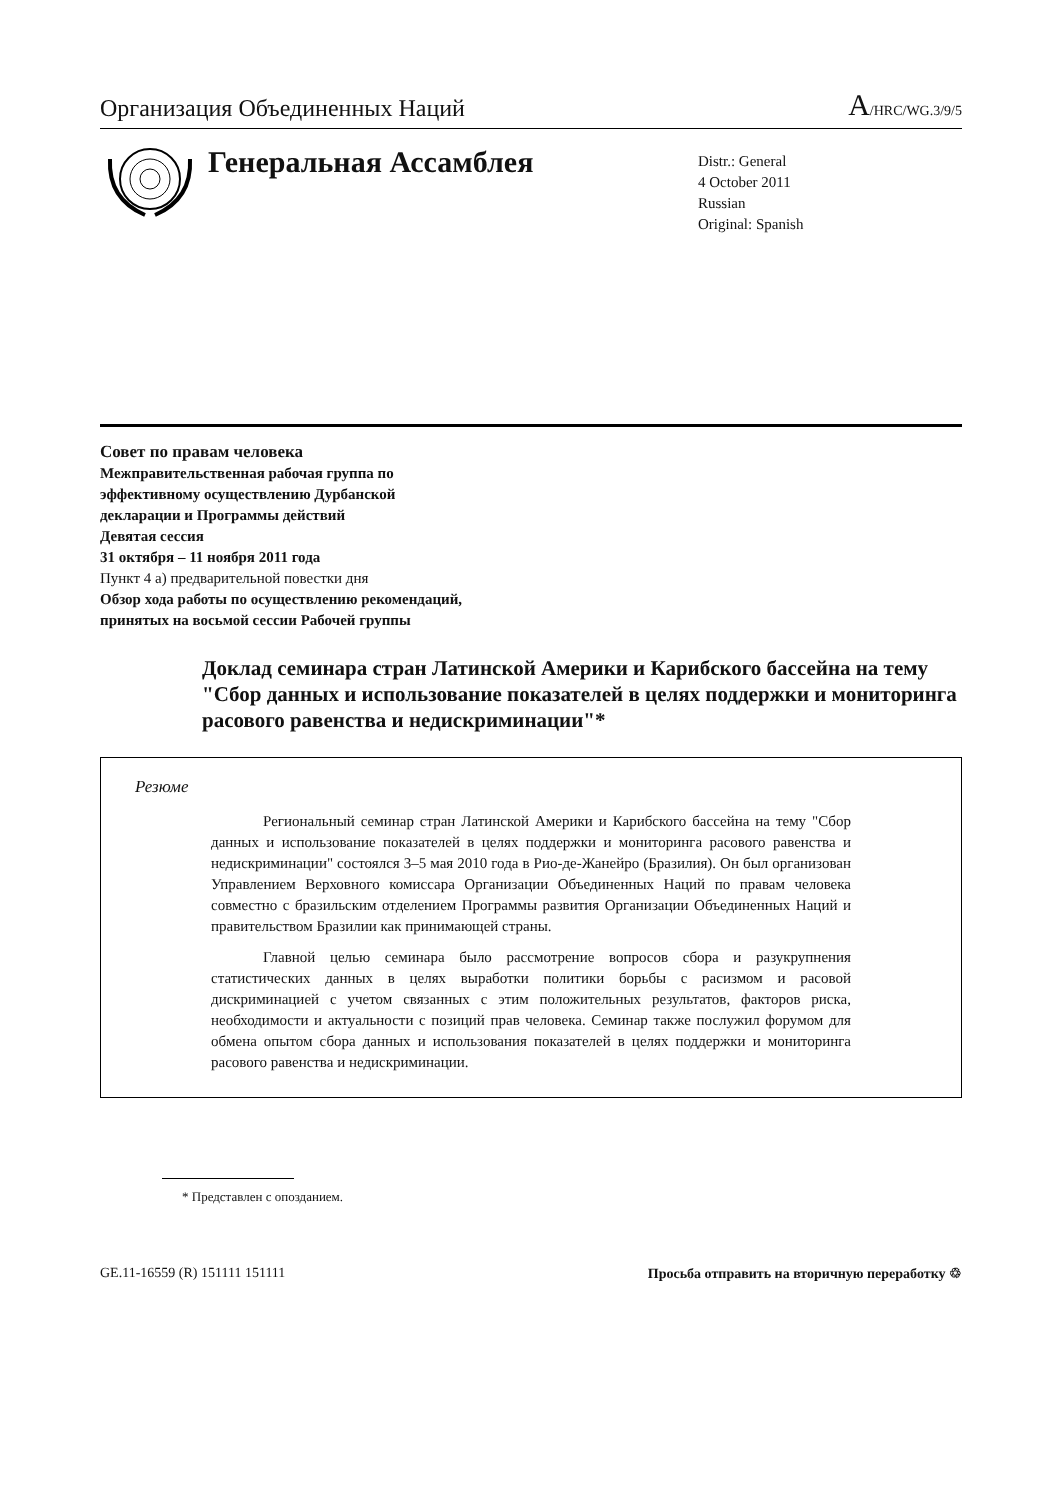Организация Объединенных Наций
A/HRC/WG.3/9/5
Генеральная Ассамблея
Distr.: General
4 October 2011
Russian
Original: Spanish
Совет по правам человека
Межправительственная рабочая группа по
эффективному осуществлению Дурбанской
декларации и Программы действий
Девятая сессия
31 октября – 11 ноября 2011 года
Пункт 4 a) предварительной повестки дня
Обзор хода работы по осуществлению рекомендаций,
принятых на восьмой сессии Рабочей группы
Доклад семинара стран Латинской Америки и Карибского бассейна на тему "Сбор данных и использование показателей в целях поддержки и мониторинга расового равенства и недискриминации"*
Резюме
Региональный семинар стран Латинской Америки и Карибского бассейна на тему "Сбор данных и использование показателей в целях поддержки и мониторинга расового равенства и недискриминации" состоялся 3–5 мая 2010 года в Рио-де-Жанейро (Бразилия). Он был организован Управлением Верховного комиссара Организации Объединенных Наций по правам человека совместно с бразильским отделением Программы развития Организации Объединенных Наций и правительством Бразилии как принимающей страны.
Главной целью семинара было рассмотрение вопросов сбора и разукрупнения статистических данных в целях выработки политики борьбы с расизмом и расовой дискриминацией с учетом связанных с этим положительных результатов, факторов риска, необходимости и актуальности с позиций прав человека. Семинар также послужил форумом для обмена опытом сбора данных и использования показателей в целях поддержки и мониторинга расового равенства и недискриминации.
* Представлен с опозданием.
GE.11-16559 (R) 151111 151111 Просьба отправить на вторичную переработку ♲